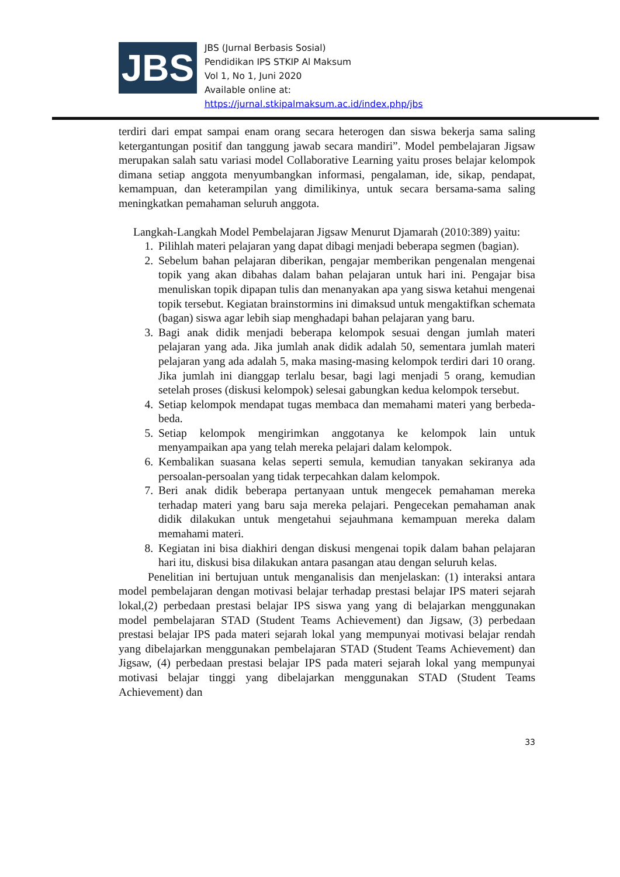JBS
JBS (Jurnal Berbasis Sosial)
Pendidikan IPS STKIP Al Maksum
Vol 1, No 1, Juni 2020
Available online at:
https://jurnal.stkipalmaksum.ac.id/index.php/jbs
terdiri dari empat sampai enam orang secara heterogen dan siswa bekerja sama saling ketergantungan positif dan tanggung jawab secara mandiri”. Model pembelajaran Jigsaw merupakan salah satu variasi model Collaborative Learning yaitu proses belajar kelompok dimana setiap anggota menyumbangkan informasi, pengalaman, ide, sikap, pendapat, kemampuan, dan keterampilan yang dimilikinya, untuk secara bersama-sama saling meningkatkan pemahaman seluruh anggota.
Langkah-Langkah Model Pembelajaran Jigsaw Menurut Djamarah (2010:389) yaitu:
1. Pilihlah materi pelajaran yang dapat dibagi menjadi beberapa segmen (bagian).
2. Sebelum bahan pelajaran diberikan, pengajar memberikan pengenalan mengenai topik yang akan dibahas dalam bahan pelajaran untuk hari ini. Pengajar bisa menuliskan topik dipapan tulis dan menanyakan apa yang siswa ketahui mengenai topik tersebut. Kegiatan brainstormins ini dimaksud untuk mengaktifkan schemata (bagan) siswa agar lebih siap menghadapi bahan pelajaran yang baru.
3. Bagi anak didik menjadi beberapa kelompok sesuai dengan jumlah materi pelajaran yang ada. Jika jumlah anak didik adalah 50, sementara jumlah materi pelajaran yang ada adalah 5, maka masing-masing kelompok terdiri dari 10 orang. Jika jumlah ini dianggap terlalu besar, bagi lagi menjadi 5 orang, kemudian setelah proses (diskusi kelompok) selesai gabungkan kedua kelompok tersebut.
4. Setiap kelompok mendapat tugas membaca dan memahami materi yang berbeda-beda.
5. Setiap kelompok mengirimkan anggotanya ke kelompok lain untuk menyampaikan apa yang telah mereka pelajari dalam kelompok.
6. Kembalikan suasana kelas seperti semula, kemudian tanyakan sekiranya ada persoalan-persoalan yang tidak terpecahkan dalam kelompok.
7. Beri anak didik beberapa pertanyaan untuk mengecek pemahaman mereka terhadap materi yang baru saja mereka pelajari. Pengecekan pemahaman anak didik dilakukan untuk mengetahui sejauhmana kemampuan mereka dalam memahami materi.
8. Kegiatan ini bisa diakhiri dengan diskusi mengenai topik dalam bahan pelajaran hari itu, diskusi bisa dilakukan antara pasangan atau dengan seluruh kelas.
Penelitian ini bertujuan untuk menganalisis dan menjelaskan: (1) interaksi antara model pembelajaran dengan motivasi belajar terhadap prestasi belajar IPS materi sejarah lokal,(2) perbedaan prestasi belajar IPS siswa yang yang di belajarkan menggunakan model pembelajaran STAD (Student Teams Achievement) dan Jigsaw, (3) perbedaan prestasi belajar IPS pada materi sejarah lokal yang mempunyai motivasi belajar rendah yang dibelajarkan menggunakan pembelajaran STAD (Student Teams Achievement) dan Jigsaw, (4) perbedaan prestasi belajar IPS pada materi sejarah lokal yang mempunyai motivasi belajar tinggi yang dibelajarkan menggunakan STAD (Student Teams Achievement) dan
33